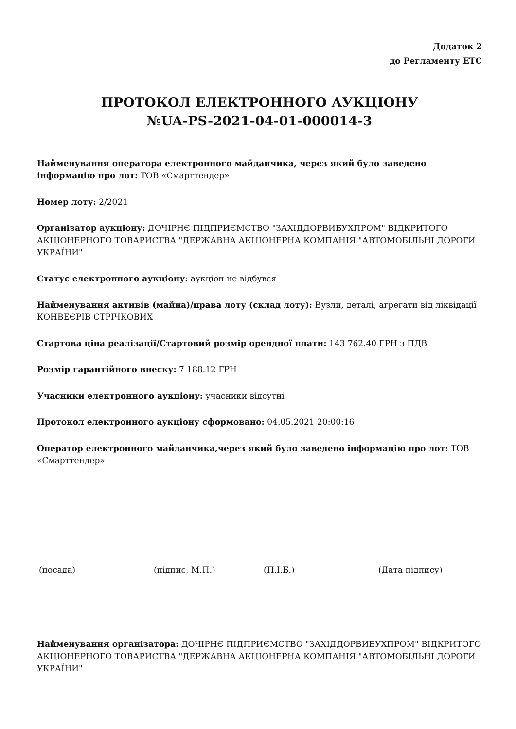Додаток 2
до Регламенту ЕТС
ПРОТОКОЛ ЕЛЕКТРОННОГО АУКЦІОНУ
№UA-PS-2021-04-01-000014-3
Найменування оператора електронного майданчика, через який було заведено інформацію про лот: ТОВ «Смарттендер»
Номер лоту: 2/2021
Організатор аукціону: ДОЧІРНЄ ПІДПРИЄМСТВО "ЗАХІДДОРВИБУХПРОМ" ВІДКРИТОГО АКЦІОНЕРНОГО ТОВАРИСТВА "ДЕРЖАВНА АКЦІОНЕРНА КОМПАНІЯ "АВТОМОБІЛЬНІ ДОРОГИ УКРАЇНИ"
Статус електронного аукціону: аукціон не відбувся
Найменування активів (майна)/права лоту (склад лоту): Вузли, деталі, агрегати від ліквідації КОНВЕЄРІВ СТРІЧКОВИХ
Стартова ціна реалізації/Стартовий розмір орендної плати: 143 762.40 ГРН з ПДВ
Розмір гарантійного внеску: 7 188.12 ГРН
Учасники електронного аукціону: учасники відсутні
Протокол електронного аукціону сформовано: 04.05.2021 20:00:16
Оператор електронного майданчика,через який було заведено інформацію про лот: ТОВ «Смарттендер»
(посада) (підпис, М.П.) (П.І.Б.) (Дата підпису)
Найменування організатора: ДОЧІРНЄ ПІДПРИЄМСТВО "ЗАХІДДОРВИБУХПРОМ" ВІДКРИТОГО АКЦІОНЕРНОГО ТОВАРИСТВА "ДЕРЖАВНА АКЦІОНЕРНА КОМПАНІЯ "АВТОМОБІЛЬНІ ДОРОГИ УКРАЇНИ"